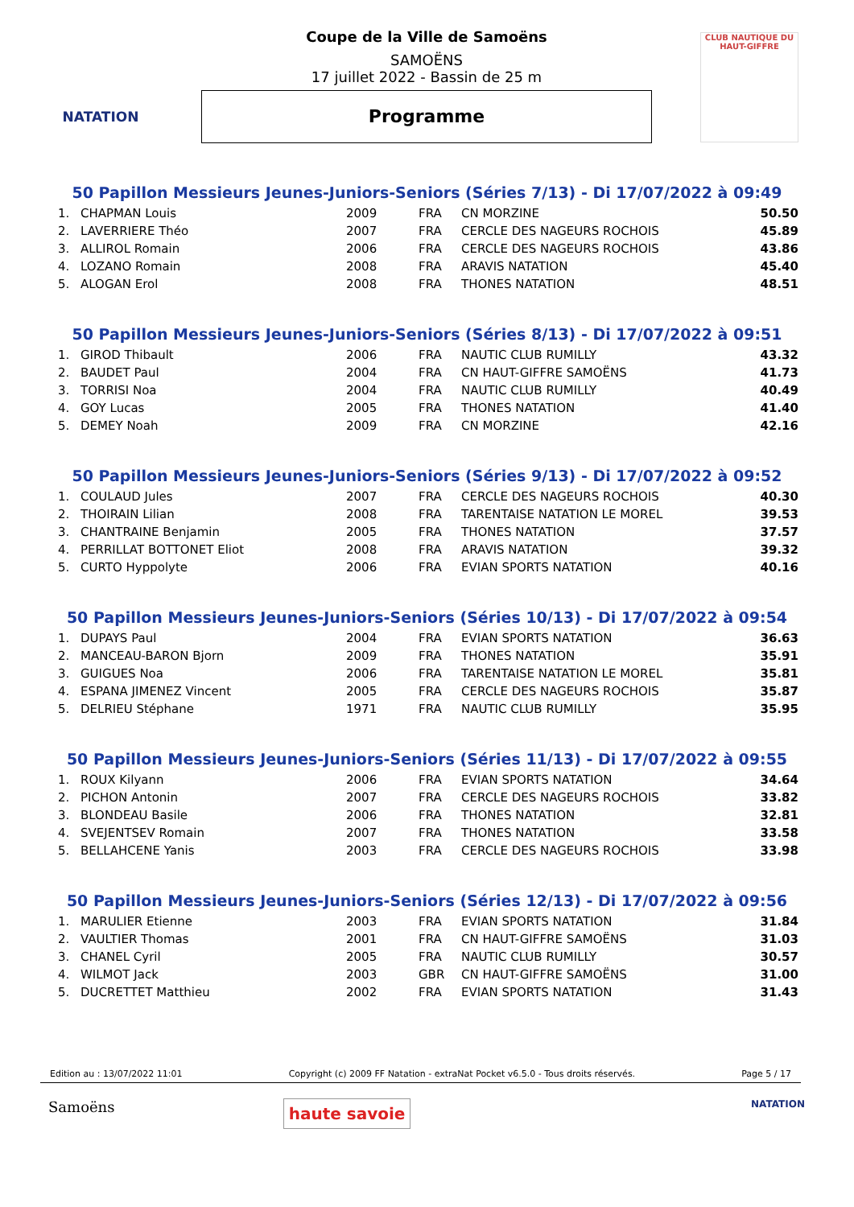NATATION
Coupe de la Ville de Samoëns
SAMOËNS
17 juillet 2022 - Bassin de 25 m
Programme
CLUB NAUTIQUE DU HAUT-GIFFRE
50 Papillon Messieurs Jeunes-Juniors-Seniors (Séries 7/13) - Di 17/07/2022 à 09:49
| 1. | CHAPMAN Louis | 2009 | FRA | CN MORZINE | 50.50 |
| 2. | LAVERRIERE Théo | 2007 | FRA | CERCLE DES NAGEURS ROCHOIS | 45.89 |
| 3. | ALLIROL Romain | 2006 | FRA | CERCLE DES NAGEURS ROCHOIS | 43.86 |
| 4. | LOZANO Romain | 2008 | FRA | ARAVIS NATATION | 45.40 |
| 5. | ALOGAN Erol | 2008 | FRA | THONES NATATION | 48.51 |
50 Papillon Messieurs Jeunes-Juniors-Seniors (Séries 8/13) - Di 17/07/2022 à 09:51
| 1. | GIROD Thibault | 2006 | FRA | NAUTIC CLUB RUMILLY | 43.32 |
| 2. | BAUDET Paul | 2004 | FRA | CN HAUT-GIFFRE SAMOËNS | 41.73 |
| 3. | TORRISI Noa | 2004 | FRA | NAUTIC CLUB RUMILLY | 40.49 |
| 4. | GOY Lucas | 2005 | FRA | THONES NATATION | 41.40 |
| 5. | DEMEY Noah | 2009 | FRA | CN MORZINE | 42.16 |
50 Papillon Messieurs Jeunes-Juniors-Seniors (Séries 9/13) - Di 17/07/2022 à 09:52
| 1. | COULAUD Jules | 2007 | FRA | CERCLE DES NAGEURS ROCHOIS | 40.30 |
| 2. | THOIRAIN Lilian | 2008 | FRA | TARENTAISE NATATION LE MOREL | 39.53 |
| 3. | CHANTRAINE Benjamin | 2005 | FRA | THONES NATATION | 37.57 |
| 4. | PERRILLAT BOTTONET Eliot | 2008 | FRA | ARAVIS NATATION | 39.32 |
| 5. | CURTO Hyppolyte | 2006 | FRA | EVIAN SPORTS NATATION | 40.16 |
50 Papillon Messieurs Jeunes-Juniors-Seniors (Séries 10/13) - Di 17/07/2022 à 09:54
| 1. | DUPAYS Paul | 2004 | FRA | EVIAN SPORTS NATATION | 36.63 |
| 2. | MANCEAU-BARON Bjorn | 2009 | FRA | THONES NATATION | 35.91 |
| 3. | GUIGUES Noa | 2006 | FRA | TARENTAISE NATATION LE MOREL | 35.81 |
| 4. | ESPANA JIMENEZ Vincent | 2005 | FRA | CERCLE DES NAGEURS ROCHOIS | 35.87 |
| 5. | DELRIEU Stéphane | 1971 | FRA | NAUTIC CLUB RUMILLY | 35.95 |
50 Papillon Messieurs Jeunes-Juniors-Seniors (Séries 11/13) - Di 17/07/2022 à 09:55
| 1. | ROUX Kilyann | 2006 | FRA | EVIAN SPORTS NATATION | 34.64 |
| 2. | PICHON Antonin | 2007 | FRA | CERCLE DES NAGEURS ROCHOIS | 33.82 |
| 3. | BLONDEAU Basile | 2006 | FRA | THONES NATATION | 32.81 |
| 4. | SVEJENTSEV Romain | 2007 | FRA | THONES NATATION | 33.58 |
| 5. | BELLAHCENE Yanis | 2003 | FRA | CERCLE DES NAGEURS ROCHOIS | 33.98 |
50 Papillon Messieurs Jeunes-Juniors-Seniors (Séries 12/13) - Di 17/07/2022 à 09:56
| 1. | MARULIER Etienne | 2003 | FRA | EVIAN SPORTS NATATION | 31.84 |
| 2. | VAULTIER Thomas | 2001 | FRA | CN HAUT-GIFFRE SAMOËNS | 31.03 |
| 3. | CHANEL Cyril | 2005 | FRA | NAUTIC CLUB RUMILLY | 30.57 |
| 4. | WILMOT Jack | 2003 | GBR | CN HAUT-GIFFRE SAMOËNS | 31.00 |
| 5. | DUCRETTET Matthieu | 2002 | FRA | EVIAN SPORTS NATATION | 31.43 |
Edition au : 13/07/2022 11:01 Copyright (c) 2009 FF Natation - extraNat Pocket v6.5.0 - Tous droits réservés. Page 5 / 17
Samoëns haute savoie NATATION